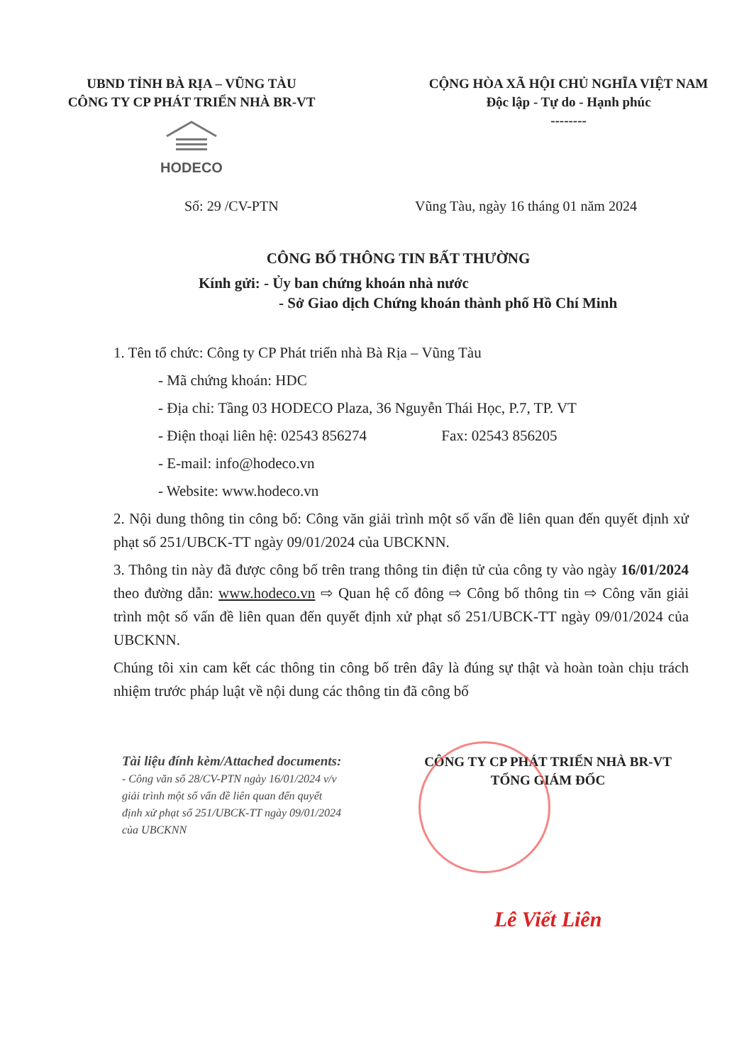UBND TỈNH BÀ RỊA – VŨNG TÀU
CÔNG TY CP PHÁT TRIỂN NHÀ BR-VT
HODECO
CỘNG HÒA XÃ HỘI CHỦ NGHĨA VIỆT NAM
Độc lập - Tự do - Hạnh phúc
--------
Số: 29 /CV-PTN Vũng Tàu, ngày 16 tháng 01 năm 2024
CÔNG BỐ THÔNG TIN BẤT THƯỜNG
Kính gửi: - Ủy ban chứng khoán nhà nước
- Sở Giao dịch Chứng khoán thành phố Hồ Chí Minh
1. Tên tổ chức: Công ty CP Phát triển nhà Bà Rịa – Vũng Tàu
- Mã chứng khoán: HDC
- Địa chỉ: Tầng 03 HODECO Plaza, 36 Nguyễn Thái Học, P.7, TP. VT
- Điện thoại liên hệ: 02543 856274 Fax: 02543 856205
- E-mail: info@hodeco.vn
- Website: www.hodeco.vn
2. Nội dung thông tin công bố: Công văn giải trình một số vấn đề liên quan đến quyết định xử phạt số 251/UBCK-TT ngày 09/01/2024 của UBCKNN.
3. Thông tin này đã được công bố trên trang thông tin điện tử của công ty vào ngày 16/01/2024 theo đường dẫn: www.hodeco.vn ⇨ Quan hệ cổ đông ⇨ Công bố thông tin ⇨ Công văn giải trình một số vấn đề liên quan đến quyết định xử phạt số 251/UBCK-TT ngày 09/01/2024 của UBCKNN.
Chúng tôi xin cam kết các thông tin công bố trên đây là đúng sự thật và hoàn toàn chịu trách nhiệm trước pháp luật về nội dung các thông tin đã công bố
Tài liệu đính kèm/Attached documents:
- Công văn số 28/CV-PTN ngày 16/01/2024 v/v giải trình một số vấn đề liên quan đến quyết định xử phạt số 251/UBCK-TT ngày 09/01/2024 của UBCKNN
CÔNG TY CP PHÁT TRIỂN NHÀ BR-VT
TỔNG GIÁM ĐỐC
Lê Viết Liên